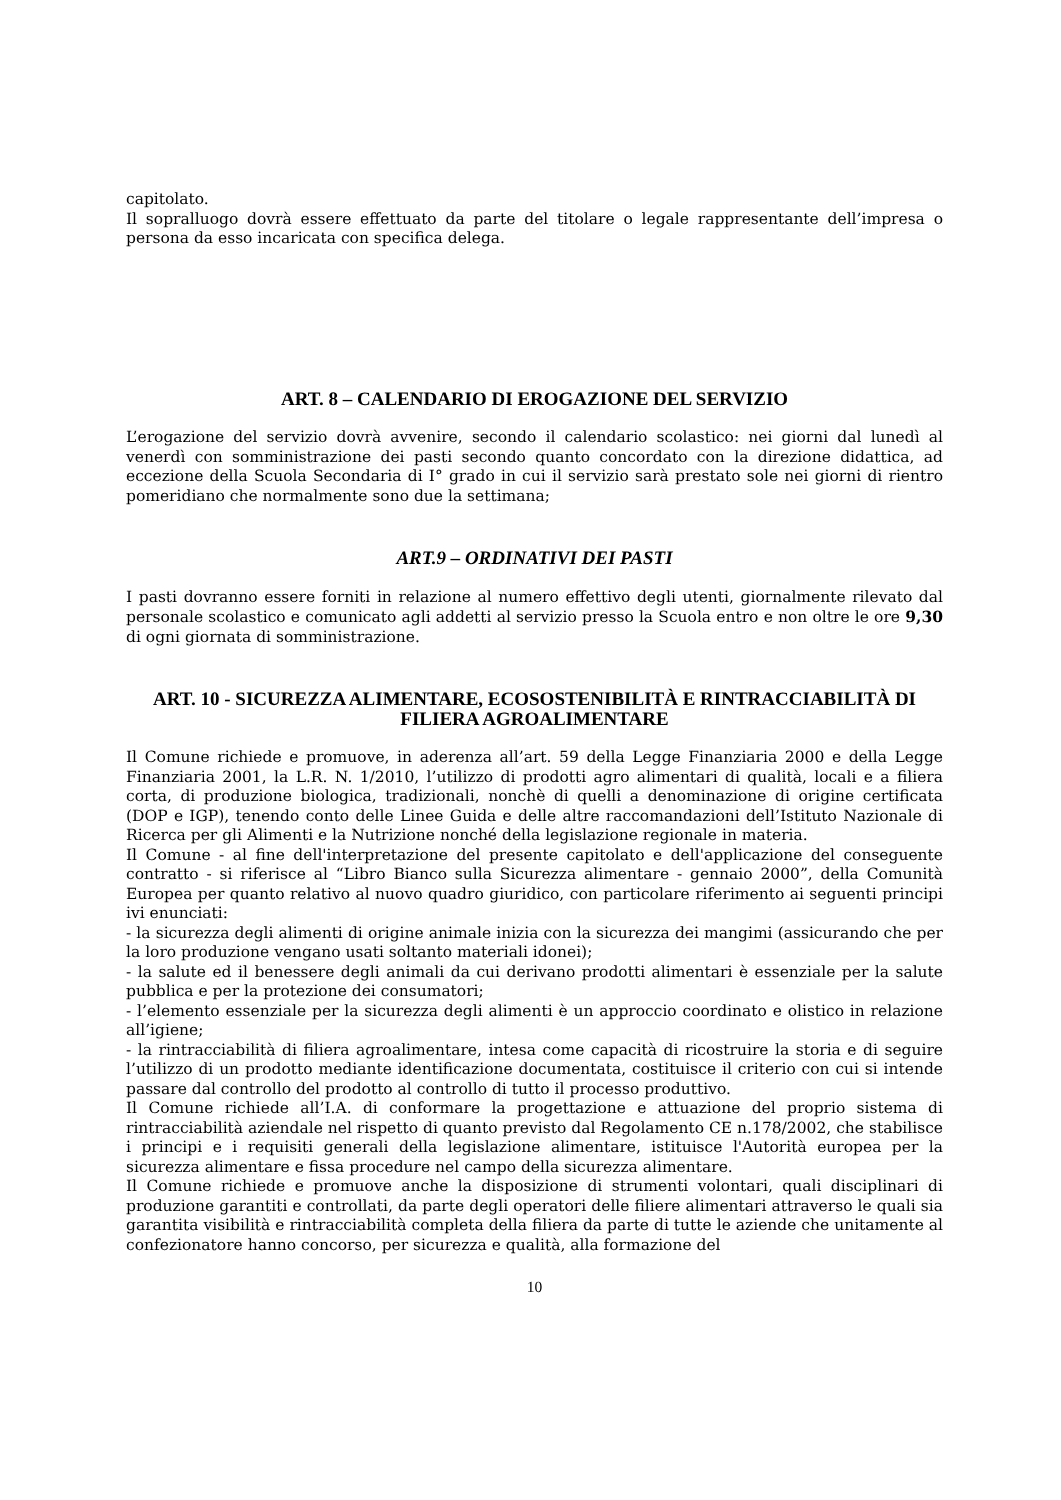capitolato.
Il sopralluogo dovrà essere effettuato da parte del titolare o legale rappresentante dell’impresa o persona da esso incaricata con specifica delega.
ART. 8 – CALENDARIO DI EROGAZIONE DEL SERVIZIO
L’erogazione del servizio dovrà avvenire, secondo il calendario scolastico: nei giorni dal lunedì al venerdì con somministrazione dei pasti secondo quanto concordato con la direzione didattica, ad eccezione della Scuola Secondaria di I° grado in cui il servizio sarà prestato sole nei giorni di rientro pomeridiano che normalmente sono due la settimana;
ART.9 – ORDINATIVI DEI PASTI
I pasti dovranno essere forniti in relazione al numero effettivo degli utenti, giornalmente rilevato dal personale scolastico e comunicato agli addetti al servizio presso la Scuola entro e non oltre le ore 9,30 di ogni giornata di somministrazione.
ART. 10 - SICUREZZA ALIMENTARE, ECOSOSTENIBILITÀ E RINTRACCIABILITÀ DI FILIERA AGROALIMENTARE
Il Comune richiede e promuove, in aderenza all’art. 59 della Legge Finanziaria 2000 e della Legge Finanziaria 2001, la L.R. N. 1/2010, l’utilizzo di prodotti agro alimentari di qualità, locali e a filiera corta, di produzione biologica, tradizionali, nonchè di quelli a denominazione di origine certificata (DOP e IGP), tenendo conto delle Linee Guida e delle altre raccomandazioni dell’Istituto Nazionale di Ricerca per gli Alimenti e la Nutrizione nonché della legislazione regionale in materia.
Il Comune - al fine dell'interpretazione del presente capitolato e dell'applicazione del conseguente contratto - si riferisce al “Libro Bianco sulla Sicurezza alimentare - gennaio 2000”, della Comunità Europea per quanto relativo al nuovo quadro giuridico, con particolare riferimento ai seguenti principi ivi enunciati:
- la sicurezza degli alimenti di origine animale inizia con la sicurezza dei mangimi (assicurando che per la loro produzione vengano usati soltanto materiali idonei);
- la salute ed il benessere degli animali da cui derivano prodotti alimentari è essenziale per la salute pubblica e per la protezione dei consumatori;
- l’elemento essenziale per la sicurezza degli alimenti è un approccio coordinato e olistico in relazione all’igiene;
- la rintracciabilità di filiera agroalimentare, intesa come capacità di ricostruire la storia e di seguire l’utilizzo di un prodotto mediante identificazione documentata, costituisce il criterio con cui si intende passare dal controllo del prodotto al controllo di tutto il processo produttivo.
Il Comune richiede all’I.A. di conformare la progettazione e attuazione del proprio sistema di rintracciabilità aziendale nel rispetto di quanto previsto dal Regolamento CE n.178/2002, che stabilisce i principi e i requisiti generali della legislazione alimentare, istituisce l'Autorità europea per la sicurezza alimentare e fissa procedure nel campo della sicurezza alimentare.
Il Comune richiede e promuove anche la disposizione di strumenti volontari, quali disciplinari di produzione garantiti e controllati, da parte degli operatori delle filiere alimentari attraverso le quali sia garantita visibilità e rintracciabilità completa della filiera da parte di tutte le aziende che unitamente al confezionatore hanno concorso, per sicurezza e qualità, alla formazione del
10